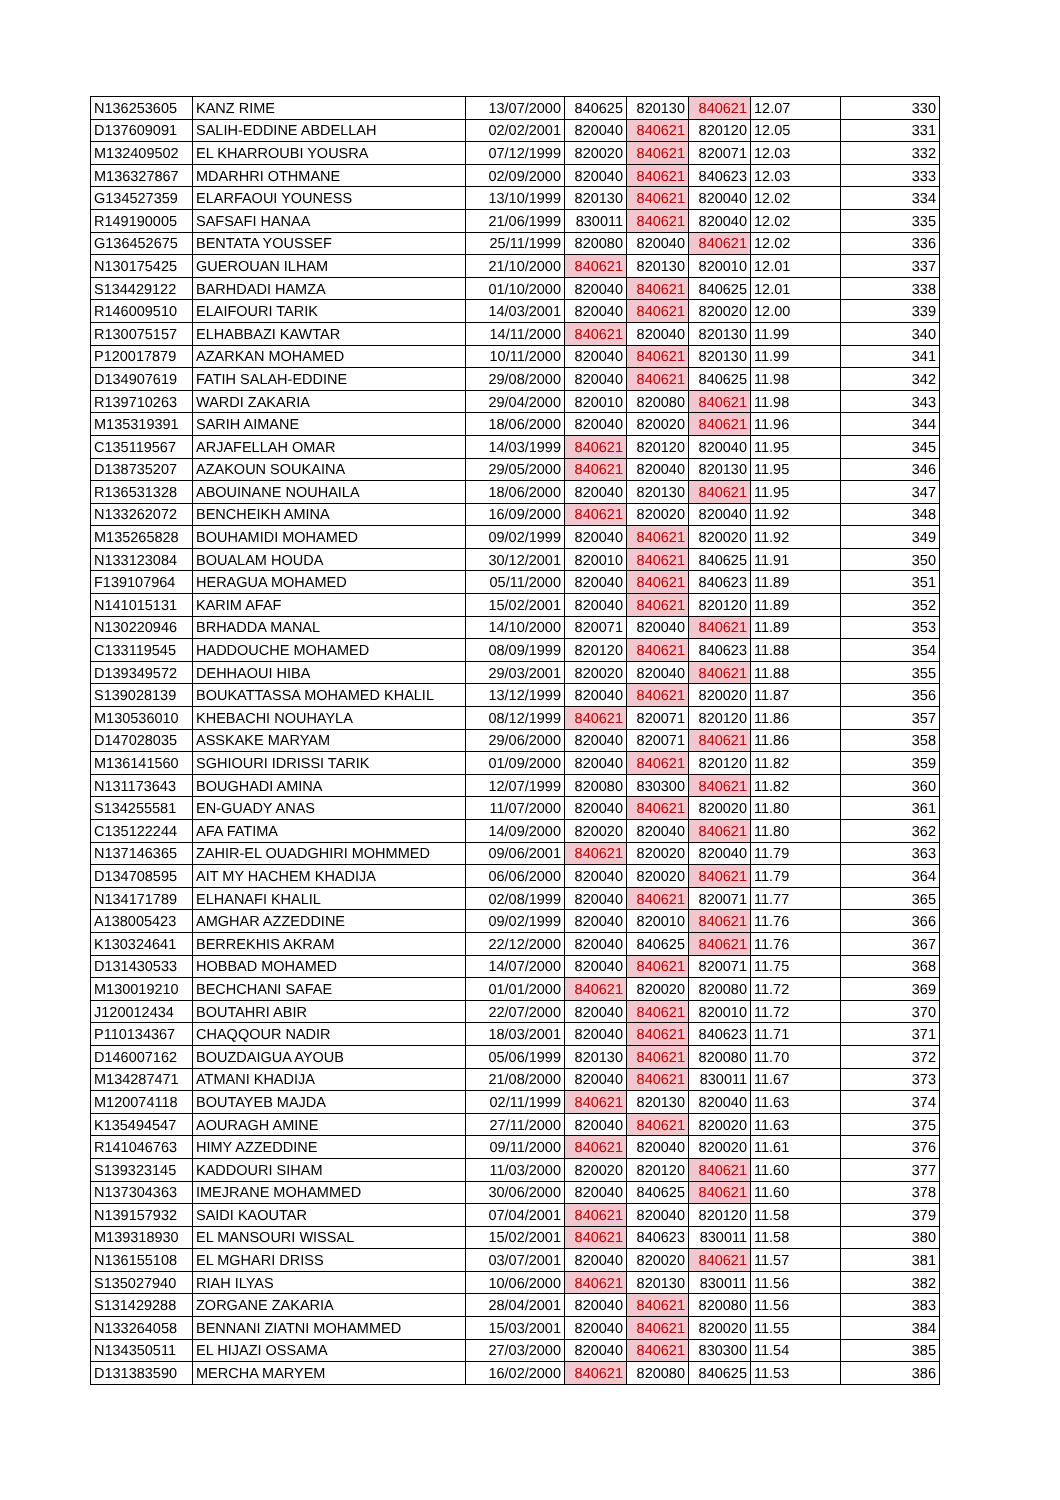| N136253605 | KANZ RIME | 13/07/2000 | 840625 | 820130 | 840621 | 12.07 | 330 |
| D137609091 | SALIH-EDDINE ABDELLAH | 02/02/2001 | 820040 | 840621 | 820120 | 12.05 | 331 |
| M132409502 | EL KHARROUBI YOUSRA | 07/12/1999 | 820020 | 840621 | 820071 | 12.03 | 332 |
| M136327867 | MDARHRI OTHMANE | 02/09/2000 | 820040 | 840621 | 840623 | 12.03 | 333 |
| G134527359 | ELARFAOUI YOUNESS | 13/10/1999 | 820130 | 840621 | 820040 | 12.02 | 334 |
| R149190005 | SAFSAFI HANAA | 21/06/1999 | 830011 | 840621 | 820040 | 12.02 | 335 |
| G136452675 | BENTATA YOUSSEF | 25/11/1999 | 820080 | 820040 | 840621 | 12.02 | 336 |
| N130175425 | GUEROUAN ILHAM | 21/10/2000 | 840621 | 820130 | 820010 | 12.01 | 337 |
| S134429122 | BARHDADI HAMZA | 01/10/2000 | 820040 | 840621 | 840625 | 12.01 | 338 |
| R146009510 | ELAIFOURI TARIK | 14/03/2001 | 820040 | 840621 | 820020 | 12.00 | 339 |
| R130075157 | ELHABBAZI KAWTAR | 14/11/2000 | 840621 | 820040 | 820130 | 11.99 | 340 |
| P120017879 | AZARKAN MOHAMED | 10/11/2000 | 820040 | 840621 | 820130 | 11.99 | 341 |
| D134907619 | FATIH SALAH-EDDINE | 29/08/2000 | 820040 | 840621 | 840625 | 11.98 | 342 |
| R139710263 | WARDI ZAKARIA | 29/04/2000 | 820010 | 820080 | 840621 | 11.98 | 343 |
| M135319391 | SARIH AIMANE | 18/06/2000 | 820040 | 820020 | 840621 | 11.96 | 344 |
| C135119567 | ARJAFELLAH OMAR | 14/03/1999 | 840621 | 820120 | 820040 | 11.95 | 345 |
| D138735207 | AZAKOUN SOUKAINA | 29/05/2000 | 840621 | 820040 | 820130 | 11.95 | 346 |
| R136531328 | ABOUINANE NOUHAILA | 18/06/2000 | 820040 | 820130 | 840621 | 11.95 | 347 |
| N133262072 | BENCHEIKH AMINA | 16/09/2000 | 840621 | 820020 | 820040 | 11.92 | 348 |
| M135265828 | BOUHAMIDI MOHAMED | 09/02/1999 | 820040 | 840621 | 820020 | 11.92 | 349 |
| N133123084 | BOUALAM HOUDA | 30/12/2001 | 820010 | 840621 | 840625 | 11.91 | 350 |
| F139107964 | HERAGUA MOHAMED | 05/11/2000 | 820040 | 840621 | 840623 | 11.89 | 351 |
| N141015131 | KARIM AFAF | 15/02/2001 | 820040 | 840621 | 820120 | 11.89 | 352 |
| N130220946 | BRHADDA MANAL | 14/10/2000 | 820071 | 820040 | 840621 | 11.89 | 353 |
| C133119545 | HADDOUCHE MOHAMED | 08/09/1999 | 820120 | 840621 | 840623 | 11.88 | 354 |
| D139349572 | DEHHAOUI HIBA | 29/03/2001 | 820020 | 820040 | 840621 | 11.88 | 355 |
| S139028139 | BOUKATTASSA MOHAMED KHALIL | 13/12/1999 | 820040 | 840621 | 820020 | 11.87 | 356 |
| M130536010 | KHEBACHI NOUHAYLA | 08/12/1999 | 840621 | 820071 | 820120 | 11.86 | 357 |
| D147028035 | ASSKAKE MARYAM | 29/06/2000 | 820040 | 820071 | 840621 | 11.86 | 358 |
| M136141560 | SGHIOURI IDRISSI TARIK | 01/09/2000 | 820040 | 840621 | 820120 | 11.82 | 359 |
| N131173643 | BOUGHADI AMINA | 12/07/1999 | 820080 | 830300 | 840621 | 11.82 | 360 |
| S134255581 | EN-GUADY ANAS | 11/07/2000 | 820040 | 840621 | 820020 | 11.80 | 361 |
| C135122244 | AFA FATIMA | 14/09/2000 | 820020 | 820040 | 840621 | 11.80 | 362 |
| N137146365 | ZAHIR-EL OUADGHIRI MOHMMED | 09/06/2001 | 840621 | 820020 | 820040 | 11.79 | 363 |
| D134708595 | AIT MY HACHEM KHADIJA | 06/06/2000 | 820040 | 820020 | 840621 | 11.79 | 364 |
| N134171789 | ELHANAFI KHALIL | 02/08/1999 | 820040 | 840621 | 820071 | 11.77 | 365 |
| A138005423 | AMGHAR AZZEDDINE | 09/02/1999 | 820040 | 820010 | 840621 | 11.76 | 366 |
| K130324641 | BERREKHIS AKRAM | 22/12/2000 | 820040 | 840625 | 840621 | 11.76 | 367 |
| D131430533 | HOBBAD MOHAMED | 14/07/2000 | 820040 | 840621 | 820071 | 11.75 | 368 |
| M130019210 | BECHCHANI SAFAE | 01/01/2000 | 840621 | 820020 | 820080 | 11.72 | 369 |
| J120012434 | BOUTAHRI ABIR | 22/07/2000 | 820040 | 840621 | 820010 | 11.72 | 370 |
| P110134367 | CHAQQOUR NADIR | 18/03/2001 | 820040 | 840621 | 840623 | 11.71 | 371 |
| D146007162 | BOUZDAIGUA AYOUB | 05/06/1999 | 820130 | 840621 | 820080 | 11.70 | 372 |
| M134287471 | ATMANI KHADIJA | 21/08/2000 | 820040 | 840621 | 830011 | 11.67 | 373 |
| M120074118 | BOUTAYEB MAJDA | 02/11/1999 | 840621 | 820130 | 820040 | 11.63 | 374 |
| K135494547 | AOURAGH AMINE | 27/11/2000 | 820040 | 840621 | 820020 | 11.63 | 375 |
| R141046763 | HIMY AZZEDDINE | 09/11/2000 | 840621 | 820040 | 820020 | 11.61 | 376 |
| S139323145 | KADDOURI SIHAM | 11/03/2000 | 820020 | 820120 | 840621 | 11.60 | 377 |
| N137304363 | IMEJRANE MOHAMMED | 30/06/2000 | 820040 | 840625 | 840621 | 11.60 | 378 |
| N139157932 | SAIDI KAOUTAR | 07/04/2001 | 840621 | 820040 | 820120 | 11.58 | 379 |
| M139318930 | EL MANSOURI WISSAL | 15/02/2001 | 840621 | 840623 | 830011 | 11.58 | 380 |
| N136155108 | EL MGHARI DRISS | 03/07/2001 | 820040 | 820020 | 840621 | 11.57 | 381 |
| S135027940 | RIAH ILYAS | 10/06/2000 | 840621 | 820130 | 830011 | 11.56 | 382 |
| S131429288 | ZORGANE ZAKARIA | 28/04/2001 | 820040 | 840621 | 820080 | 11.56 | 383 |
| N133264058 | BENNANI ZIATNI MOHAMMED | 15/03/2001 | 820040 | 840621 | 820020 | 11.55 | 384 |
| N134350511 | EL HIJAZI OSSAMA | 27/03/2000 | 820040 | 840621 | 830300 | 11.54 | 385 |
| D131383590 | MERCHA MARYEM | 16/02/2000 | 840621 | 820080 | 840625 | 11.53 | 386 |